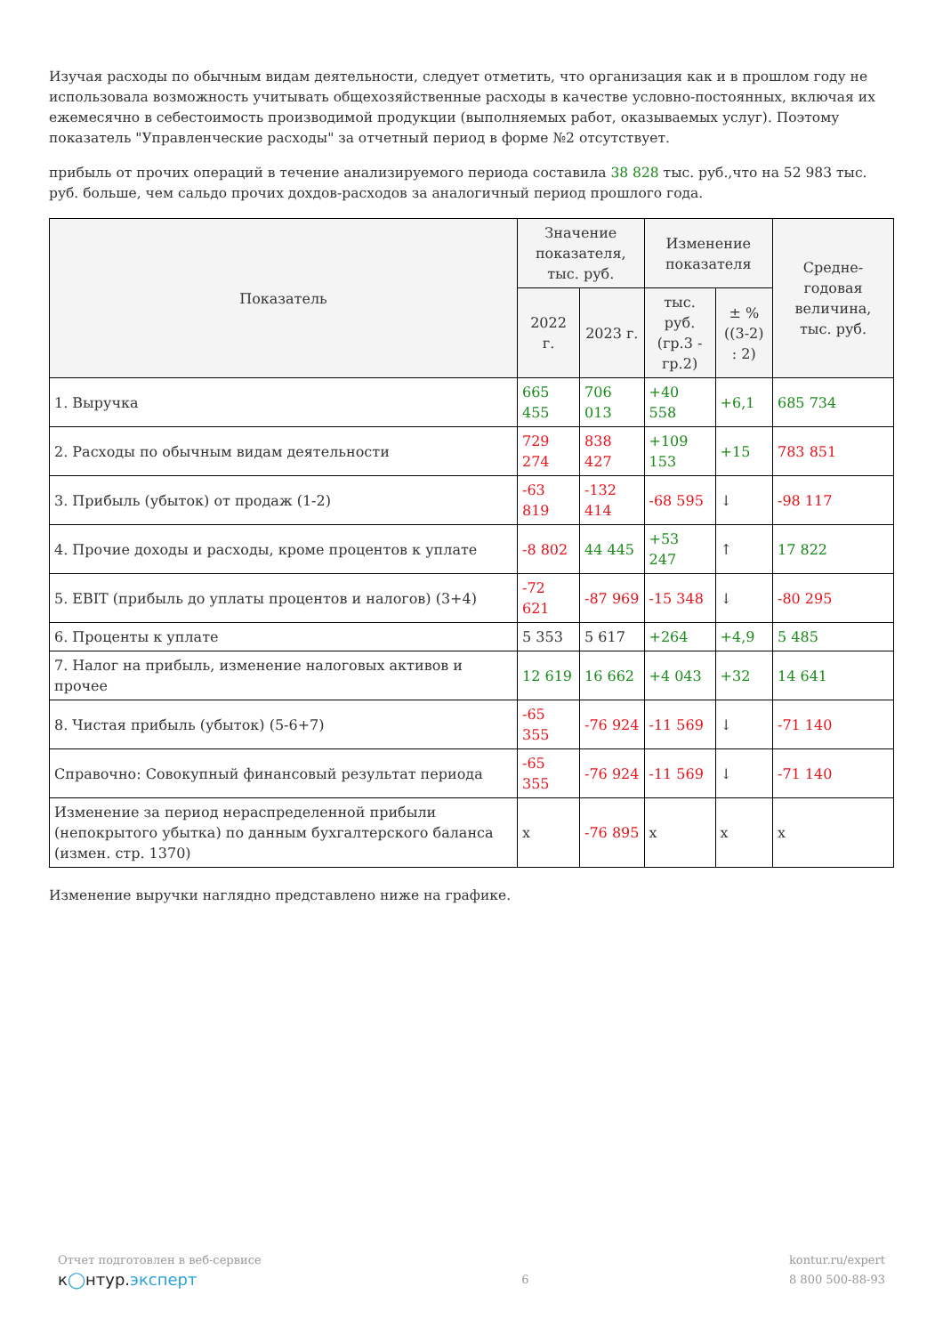Изучая расходы по обычным видам деятельности, следует отметить, что организация как и в прошлом году не использовала возможность учитывать общехозяйственные расходы в качестве условно-постоянных, включая их ежемесячно в себестоимость производимой продукции (выполняемых работ, оказываемых услуг). Поэтому показатель "Управленческие расходы" за отчетный период в форме №2 отсутствует.
прибыль от прочих операций в течение анализируемого периода составила 38 828 тыс. руб.,что на 52 983 тыс. руб. больше, чем сальдо прочих дохдов-расходов за аналогичный период прошлого года.
| Показатель | Значение показателя, тыс. руб. | | Изменение показателя | | Средне-годовая величина, тыс. руб. |
| --- | --- | --- | --- | --- | --- |
| | 2022 г. | 2023 г. | тыс. руб. (гр.3 - гр.2) | ± % ((3-2) : 2) | |
| 1. Выручка | 665 455 | 706 013 | +40 558 | +6,1 | 685 734 |
| 2. Расходы по обычным видам деятельности | 729 274 | 838 427 | +109 153 | +15 | 783 851 |
| 3. Прибыль (убыток) от продаж (1-2) | -63 819 | -132 414 | -68 595 | ↓ | -98 117 |
| 4. Прочие доходы и расходы, кроме процентов к уплате | -8 802 | 44 445 | +53 247 | ↑ | 17 822 |
| 5. EBIT (прибыль до уплаты процентов и налогов) (3+4) | -72 621 | -87 969 | -15 348 | ↓ | -80 295 |
| 6. Проценты к уплате | 5 353 | 5 617 | +264 | +4,9 | 5 485 |
| 7. Налог на прибыль, изменение налоговых активов и прочее | 12 619 | 16 662 | +4 043 | +32 | 14 641 |
| 8. Чистая прибыль (убыток) (5-6+7) | -65 355 | -76 924 | -11 569 | ↓ | -71 140 |
| Справочно: Совокупный финансовый результат периода | -65 355 | -76 924 | -11 569 | ↓ | -71 140 |
| Изменение за период нераспределенной прибыли (непокрытого убытка) по данным бухгалтерского баланса (измен. стр. 1370) | x | -76 895 | x | x | x |
Изменение выручки наглядно представлено ниже на графике.
Отчет подготовлен в веб-сервисе
к◯нтур.эксперт
6
kontur.ru/expert
8 800 500-88-93